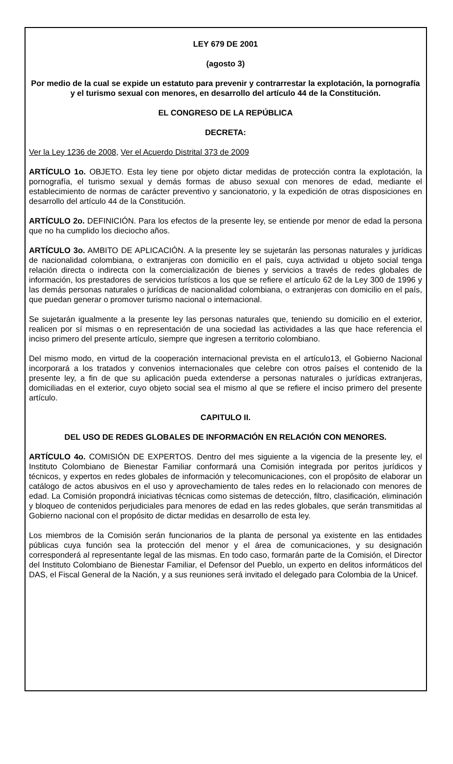LEY 679 DE 2001
(agosto 3)
Por medio de la cual se expide un estatuto para prevenir y contrarrestar la explotación, la pornografía y el turismo sexual con menores, en desarrollo del artículo 44 de la Constitución.
EL CONGRESO DE LA REPÚBLICA
DECRETA:
Ver la Ley 1236 de 2008, Ver el Acuerdo Distrital 373 de 2009
ARTÍCULO 1o. OBJETO. Esta ley tiene por objeto dictar medidas de protección contra la explotación, la pornografía, el turismo sexual y demás formas de abuso sexual con menores de edad, mediante el establecimiento de normas de carácter preventivo y sancionatorio, y la expedición de otras disposiciones en desarrollo del artículo 44 de la Constitución.
ARTÍCULO 2o. DEFINICIÓN. Para los efectos de la presente ley, se entiende por menor de edad la persona que no ha cumplido los dieciocho años.
ARTÍCULO 3o. AMBITO DE APLICACIÓN. A la presente ley se sujetarán las personas naturales y jurídicas de nacionalidad colombiana, o extranjeras con domicilio en el país, cuya actividad u objeto social tenga relación directa o indirecta con la comercialización de bienes y servicios a través de redes globales de información, los prestadores de servicios turísticos a los que se refiere el artículo 62 de la Ley 300 de 1996 y las demás personas naturales o jurídicas de nacionalidad colombiana, o extranjeras con domicilio en el país, que puedan generar o promover turismo nacional o internacional.
Se sujetarán igualmente a la presente ley las personas naturales que, teniendo su domicilio en el exterior, realicen por sí mismas o en representación de una sociedad las actividades a las que hace referencia el inciso primero del presente artículo, siempre que ingresen a territorio colombiano.
Del mismo modo, en virtud de la cooperación internacional prevista en el artículo13, el Gobierno Nacional incorporará a los tratados y convenios internacionales que celebre con otros países el contenido de la presente ley, a fin de que su aplicación pueda extenderse a personas naturales o jurídicas extranjeras, domiciliadas en el exterior, cuyo objeto social sea el mismo al que se refiere el inciso primero del presente artículo.
CAPITULO II.
DEL USO DE REDES GLOBALES DE INFORMACIÓN EN RELACIÓN CON MENORES.
ARTÍCULO 4o. COMISIÓN DE EXPERTOS. Dentro del mes siguiente a la vigencia de la presente ley, el Instituto Colombiano de Bienestar Familiar conformará una Comisión integrada por peritos jurídicos y técnicos, y expertos en redes globales de información y telecomunicaciones, con el propósito de elaborar un catálogo de actos abusivos en el uso y aprovechamiento de tales redes en lo relacionado con menores de edad. La Comisión propondrá iniciativas técnicas como sistemas de detección, filtro, clasificación, eliminación y bloqueo de contenidos perjudiciales para menores de edad en las redes globales, que serán transmitidas al Gobierno nacional con el propósito de dictar medidas en desarrollo de esta ley.
Los miembros de la Comisión serán funcionarios de la planta de personal ya existente en las entidades públicas cuya función sea la protección del menor y el área de comunicaciones, y su designación corresponderá al representante legal de las mismas. En todo caso, formarán parte de la Comisión, el Director del Instituto Colombiano de Bienestar Familiar, el Defensor del Pueblo, un experto en delitos informáticos del DAS, el Fiscal General de la Nación, y a sus reuniones será invitado el delegado para Colombia de la Unicef.